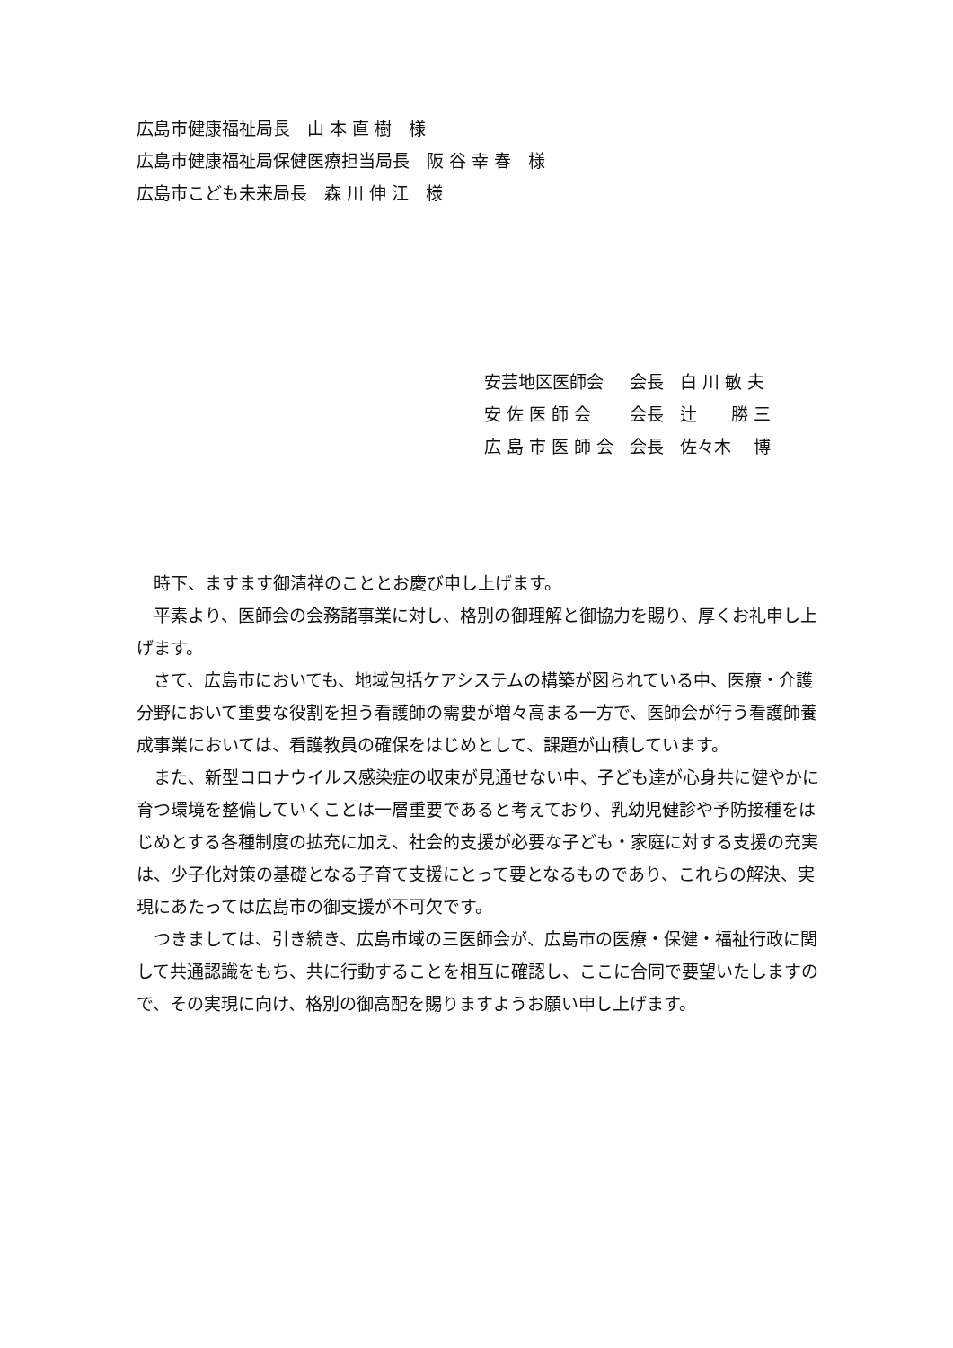広島市健康福祉局長　山 本 直 樹　様
広島市健康福祉局保健医療担当局長　阪 谷 幸 春　様
広島市こども未来局長　森 川 伸 江　様
| 安芸地区医師会 | 会長 | 白 川 敏 夫 |
| 安 佐 医 師 会 | 会長 | 辻 勝 三 |
| 広 島 市 医 師 会 | 会長 | 佐々木 博 |
時下、ますます御清祥のこととお慶び申し上げます。
平素より、医師会の会務諸事業に対し、格別の御理解と御協力を賜り、厚くお礼申し上げます。
さて、広島市においても、地域包括ケアシステムの構築が図られている中、医療・介護分野において重要な役割を担う看護師の需要が増々高まる一方で、医師会が行う看護師養成事業においては、看護教員の確保をはじめとして、課題が山積しています。
また、新型コロナウイルス感染症の収束が見通せない中、子ども達が心身共に健やかに育つ環境を整備していくことは一層重要であると考えており、乳幼児健診や予防接種をはじめとする各種制度の拡充に加え、社会的支援が必要な子ども・家庭に対する支援の充実は、少子化対策の基礎となる子育て支援にとって要となるものであり、これらの解決、実現にあたっては広島市の御支援が不可欠です。
つきましては、引き続き、広島市域の三医師会が、広島市の医療・保健・福祉行政に関して共通認識をもち、共に行動することを相互に確認し、ここに合同で要望いたしますので、その実現に向け、格別の御高配を賜りますようお願い申し上げます。